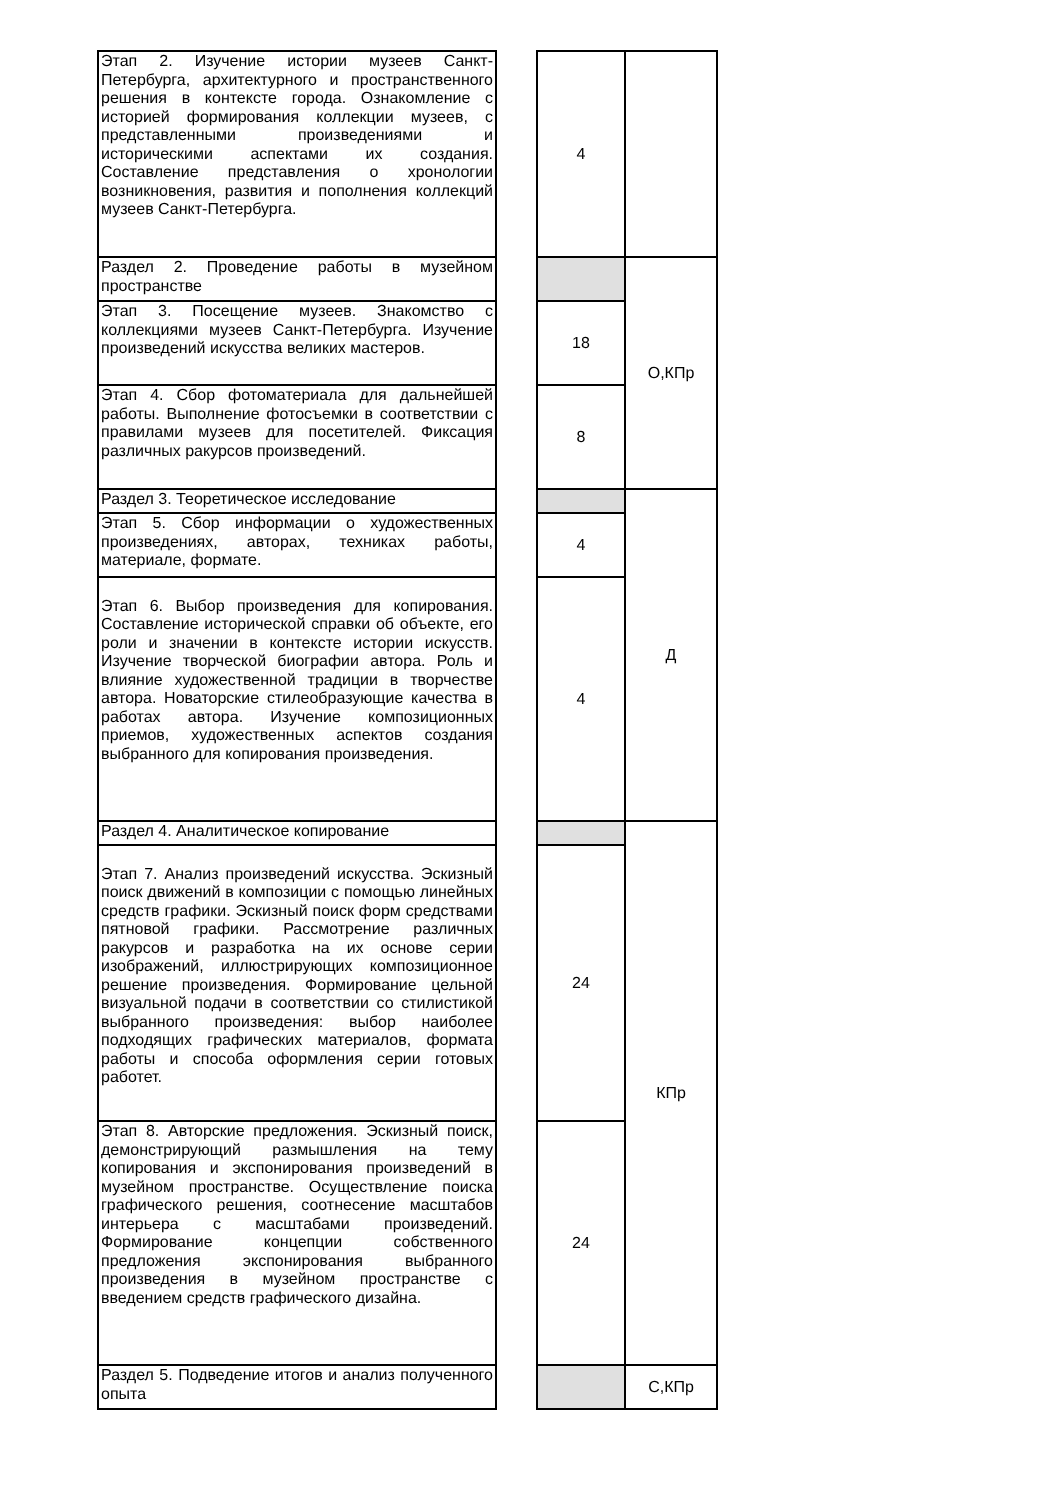| Этап 2. Изучение истории музеев Санкт-Петербурга, архитектурного и пространственного решения в контексте города. Ознакомление с историей формирования коллекции музеев, с представленными произведениями и историческими аспектами их создания. Составление представления о хронологии возникновения, развития и пополнения коллекций музеев Санкт-Петербурга. | | 4 | |
| Раздел 2. Проведение работы в музейном пространстве | | | О,КПр |
| Этап 3. Посещение музеев. Знакомство с коллекциями музеев Санкт-Петербурга. Изучение произведений искусства великих мастеров. | | 18 | |
| Этап 4. Сбор фотоматериала для дальнейшей работы. Выполнение фотосъемки в соответствии с правилами музеев для посетителей. Фиксация различных ракурсов произведений. | | 8 | |
| Раздел 3. Теоретическое исследование | | | Д |
| Этап 5. Сбор информации о художественных произведениях, авторах, техниках работы, материале, формате. | | 4 | |
| Этап 6. Выбор произведения для копирования. Составление исторической справки об объекте, его роли и значении в контексте истории искусств. Изучение творческой биографии автора. Роль и влияние художественной традиции в творчестве автора. Новаторские стилеобразующие качества в работах автора. Изучение композиционных приемов, художественных аспектов создания выбранного для копирования произведения. | | 4 | |
| Раздел 4. Аналитическое копирование | | | КПр |
| Этап 7. Анализ произведений искусства. Эскизный поиск движений в композиции с помощью линейных средств графики. Эскизный поиск форм средствами пятновой графики. Рассмотрение различных ракурсов и разработка на их основе серии изображений, иллюстрирующих композиционное решение произведения. Формирование цельной визуальной подачи в соответствии со стилистикой выбранного произведения: выбор наиболее подходящих графических материалов, формата работы и способа оформления серии готовых работет. | | 24 | |
| Этап 8. Авторские предложения. Эскизный поиск, демонстрирующий размышления на тему копирования и экспонирования произведений в музейном пространстве. Осуществление поиска графического решения, соотнесение масштабов интерьера с масштабами произведений. Формирование концепции собственного предложения экспонирования выбранного произведения в музейном пространстве с введением средств графического дизайна. | | 24 | |
| Раздел 5. Подведение итогов и анализ полученного опыта | | | С,КПр |